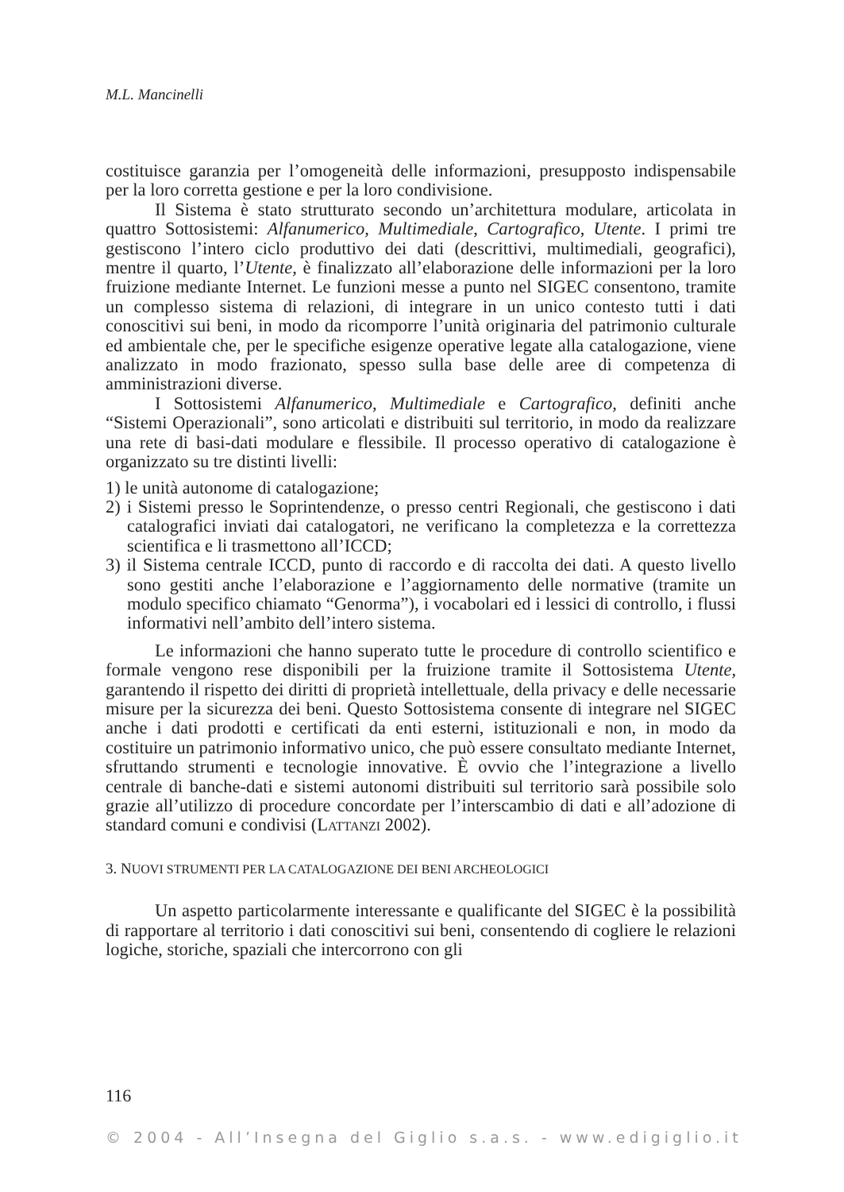M.L. Mancinelli
costituisce garanzia per l’omogeneità delle informazioni, presupposto indispensabile per la loro corretta gestione e per la loro condivisione.
Il Sistema è stato strutturato secondo un’architettura modulare, articolata in quattro Sottosistemi: Alfanumerico, Multimediale, Cartografico, Utente. I primi tre gestiscono l’intero ciclo produttivo dei dati (descrittivi, multimediali, geografici), mentre il quarto, l’Utente, è finalizzato all’elaborazione delle informazioni per la loro fruizione mediante Internet. Le funzioni messe a punto nel SIGEC consentono, tramite un complesso sistema di relazioni, di integrare in un unico contesto tutti i dati conoscitivi sui beni, in modo da ricomporre l’unità originaria del patrimonio culturale ed ambientale che, per le specifiche esigenze operative legate alla catalogazione, viene analizzato in modo frazionato, spesso sulla base delle aree di competenza di amministrazioni diverse.
I Sottosistemi Alfanumerico, Multimediale e Cartografico, definiti anche “Sistemi Operazionali”, sono articolati e distribuiti sul territorio, in modo da realizzare una rete di basi-dati modulare e flessibile. Il processo operativo di catalogazione è organizzato su tre distinti livelli:
1) le unità autonome di catalogazione;
2) i Sistemi presso le Soprintendenze, o presso centri Regionali, che gestiscono i dati catalografici inviati dai catalogatori, ne verificano la completezza e la correttezza scientifica e li trasmettono all’ICCD;
3) il Sistema centrale ICCD, punto di raccordo e di raccolta dei dati. A questo livello sono gestiti anche l’elaborazione e l’aggiornamento delle normative (tramite un modulo specifico chiamato “Genorma”), i vocabolari ed i lessici di controllo, i flussi informativi nell’ambito dell’intero sistema.
Le informazioni che hanno superato tutte le procedure di controllo scientifico e formale vengono rese disponibili per la fruizione tramite il Sottosistema Utente, garantendo il rispetto dei diritti di proprietà intellettuale, della privacy e delle necessarie misure per la sicurezza dei beni. Questo Sottosistema consente di integrare nel SIGEC anche i dati prodotti e certificati da enti esterni, istituzionali e non, in modo da costituire un patrimonio informativo unico, che può essere consultato mediante Internet, sfruttando strumenti e tecnologie innovative. È ovvio che l’integrazione a livello centrale di banche-dati e sistemi autonomi distribuiti sul territorio sarà possibile solo grazie all’utilizzo di procedure concordate per l’interscambio di dati e all’adozione di standard comuni e condivisi (LATTANZI 2002).
3. NUOVI STRUMENTI PER LA CATALOGAZIONE DEI BENI ARCHEOLOGICI
Un aspetto particolarmente interessante e qualificante del SIGEC è la possibilità di rapportare al territorio i dati conoscitivi sui beni, consentendo di cogliere le relazioni logiche, storiche, spaziali che intercorrono con gli
116
© 2004 - All’Insegna del Giglio s.a.s. - www.edigiglio.it